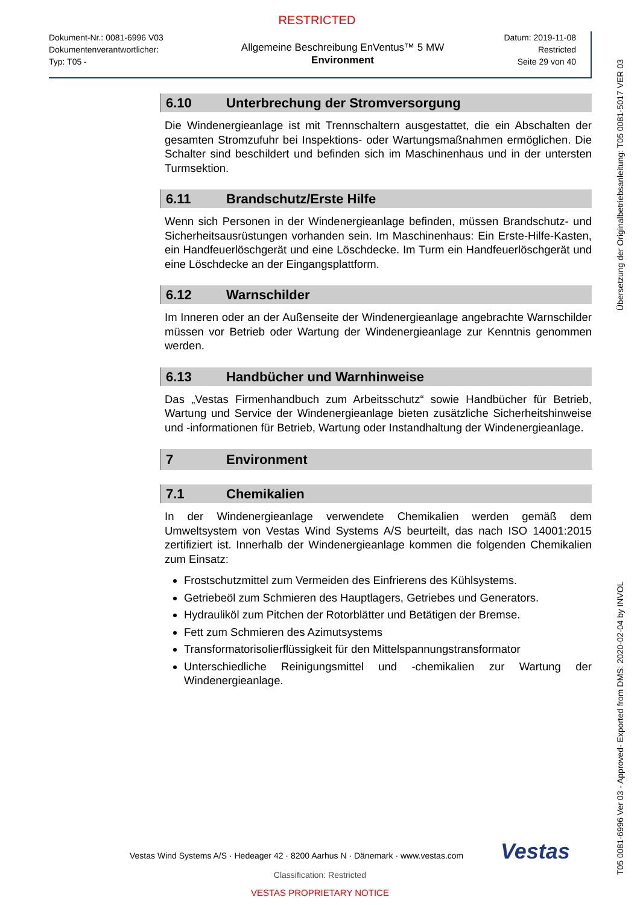RESTRICTED
Dokument-Nr.: 0081-6996 V03
Dokumentenverantwortlicher:
Typ: T05 -
Allgemeine Beschreibung EnVentus™ 5 MW
Environment
Datum: 2019-11-08
Restricted
Seite 29 von 40
6.10 Unterbrechung der Stromversorgung
Die Windenergieanlage ist mit Trennschaltern ausgestattet, die ein Abschalten der gesamten Stromzufuhr bei Inspektions- oder Wartungsmaßnahmen ermöglichen. Die Schalter sind beschildert und befinden sich im Maschinenhaus und in der untersten Turmsektion.
6.11 Brandschutz/Erste Hilfe
Wenn sich Personen in der Windenergieanlage befinden, müssen Brandschutz- und Sicherheitsausrüstungen vorhanden sein. Im Maschinenhaus: Ein Erste-Hilfe-Kasten, ein Handfeuerlöschgerät und eine Löschdecke. Im Turm ein Handfeuerlöschgerät und eine Löschdecke an der Eingangsplattform.
6.12 Warnschilder
Im Inneren oder an der Außenseite der Windenergieanlage angebrachte Warnschilder müssen vor Betrieb oder Wartung der Windenergieanlage zur Kenntnis genommen werden.
6.13 Handbücher und Warnhinweise
Das „Vestas Firmenhandbuch zum Arbeitsschutz“ sowie Handbücher für Betrieb, Wartung und Service der Windenergieanlage bieten zusätzliche Sicherheitshinweise und -informationen für Betrieb, Wartung oder Instandhaltung der Windenergieanlage.
7 Environment
7.1 Chemikalien
In der Windenergieanlage verwendete Chemikalien werden gemäß dem Umweltsystem von Vestas Wind Systems A/S beurteilt, das nach ISO 14001:2015 zertifiziert ist. Innerhalb der Windenergieanlage kommen die folgenden Chemikalien zum Einsatz:
Frostschutzmittel zum Vermeiden des Einfrierens des Kühlsystems.
Getriebeöl zum Schmieren des Hauptlagers, Getriebes und Generators.
Hydrauliköl zum Pitchen der Rotorblätter und Betätigen der Bremse.
Fett zum Schmieren des Azimutsystems
Transformatorisolierflüssigkeit für den Mittelspannungstransformator
Unterschiedliche Reinigungsmittel und -chemikalien zur Wartung der Windenergieanlage.
Übersetzung der Originalbetriebsanleitung: T05 0081-5017 VER 03
T05 0081-6996 Ver 03 - Approved- Exported from DMS: 2020-02-04 by INVOL
Vestas Wind Systems A/S · Hedeager 42 · 8200 Aarhus N · Dänemark · www.vestas.com
Vestas
Classification: Restricted
VESTAS PROPRIETARY NOTICE